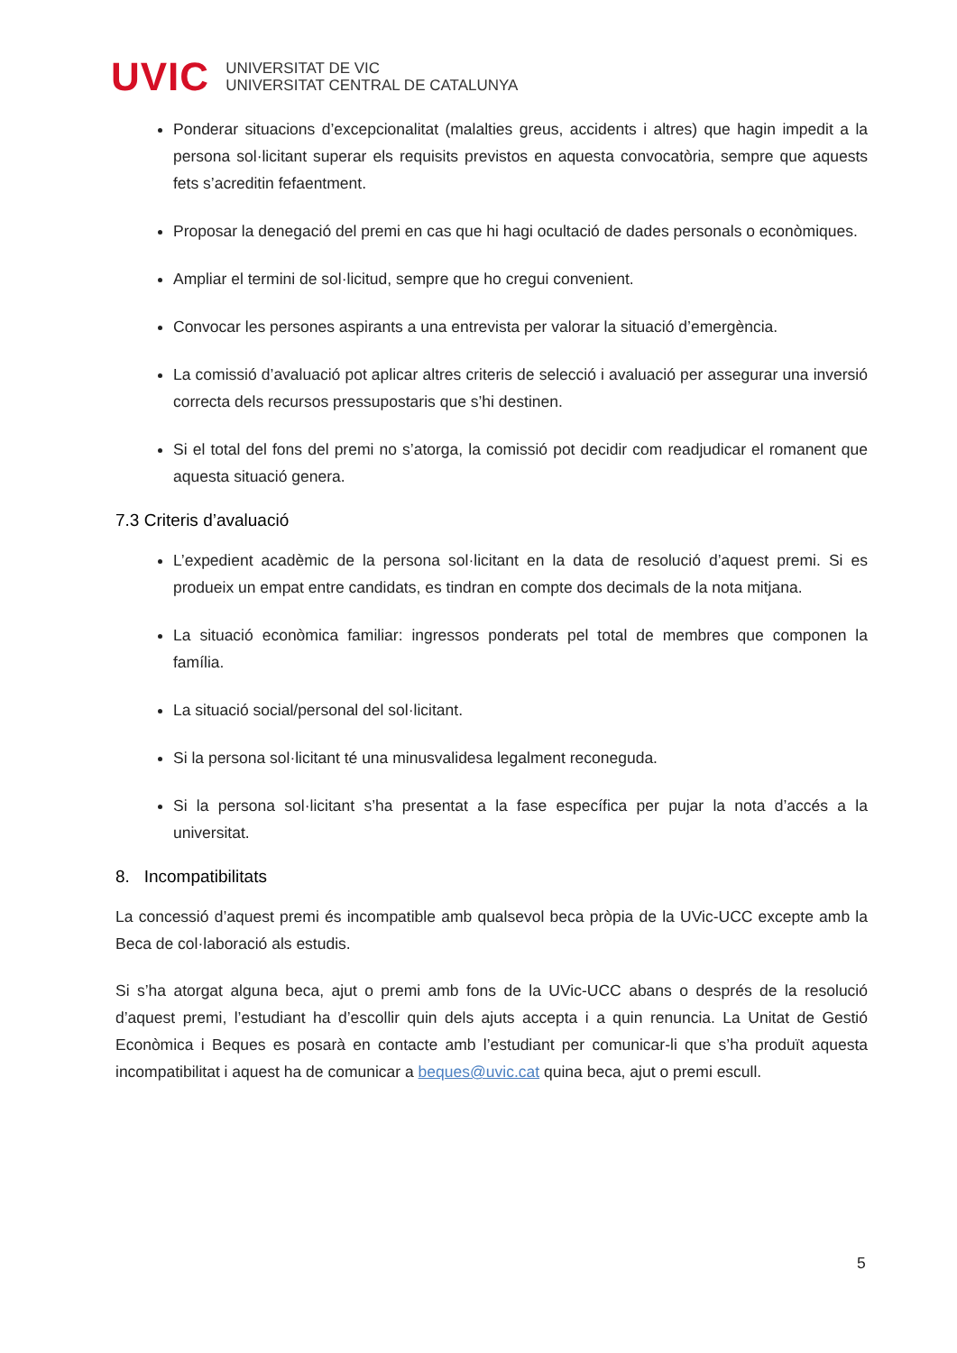UVIC
UNIVERSITAT DE VIC
UNIVERSITAT CENTRAL DE CATALUNYA
Ponderar situacions d’excepcionalitat (malalties greus, accidents i altres) que hagin impedit a la persona sol·licitant superar els requisits previstos en aquesta convocatòria, sempre que aquests fets s’acreditin fefaentment.
Proposar la denegació del premi en cas que hi hagi ocultació de dades personals o econòmiques.
Ampliar el termini de sol·licitud, sempre que ho cregui convenient.
Convocar les persones aspirants a una entrevista per valorar la situació d’emergència.
La comissió d’avaluació pot aplicar altres criteris de selecció i avaluació per assegurar una inversió correcta dels recursos pressupostaris que s’hi destinen.
Si el total del fons del premi no s’atorga, la comissió pot decidir com readjudicar el romanent que aquesta situació genera.
7.3 Criteris d’avaluació
L’expedient acadèmic de la persona sol·licitant en la data de resolució d’aquest premi. Si es produeix un empat entre candidats, es tindran en compte dos decimals de la nota mitjana.
La situació econòmica familiar: ingressos ponderats pel total de membres que componen la família.
La situació social/personal del sol·licitant.
Si la persona sol·licitant té una minusvalidesa legalment reconeguda.
Si la persona sol·licitant s’ha presentat a la fase específica per pujar la nota d’accés a la universitat.
8. Incompatibilitats
La concessió d’aquest premi és incompatible amb qualsevol beca pròpia de la UVic-UCC excepte amb la Beca de col·laboració als estudis.
Si s’ha atorgat alguna beca, ajut o premi amb fons de la UVic-UCC abans o després de la resolució d’aquest premi, l’estudiant ha d’escollir quin dels ajuts accepta i a quin renuncia. La Unitat de Gestió Econòmica i Beques es posarà en contacte amb l’estudiant per comunicar-li que s’ha produït aquesta incompatibilitat i aquest ha de comunicar a beques@uvic.cat quina beca, ajut o premi escull.
5